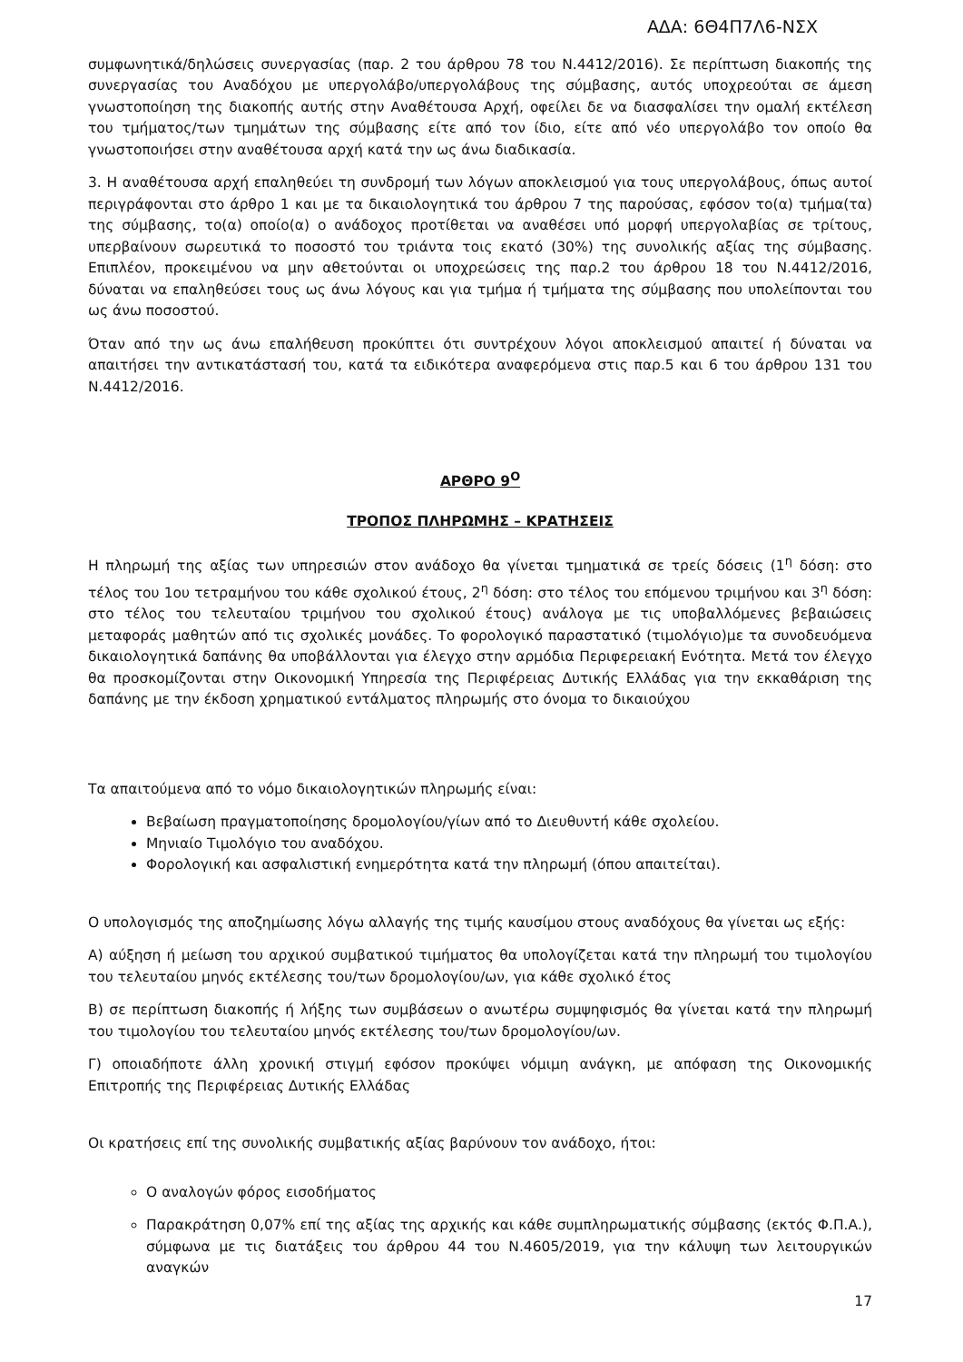ΑΔΑ: 6Θ4Π7Λ6-ΝΣΧ
συμφωνητικά/δηλώσεις συνεργασίας (παρ. 2 του άρθρου 78 του Ν.4412/2016). Σε περίπτωση διακοπής της συνεργασίας του Αναδόχου με υπεργολάβο/υπεργολάβους της σύμβασης, αυτός υποχρεούται σε άμεση γνωστοποίηση της διακοπής αυτής στην Αναθέτουσα Αρχή, οφείλει δε να διασφαλίσει την ομαλή εκτέλεση του τμήματος/των τμημάτων της σύμβασης είτε από τον ίδιο, είτε από νέο υπεργολάβο τον οποίο θα γνωστοποιήσει στην αναθέτουσα αρχή κατά την ως άνω διαδικασία.
3. Η αναθέτουσα αρχή επαληθεύει τη συνδρομή των λόγων αποκλεισμού για τους υπεργολάβους, όπως αυτοί περιγράφονται στο άρθρο 1 και με τα δικαιολογητικά του άρθρου 7 της παρούσας, εφόσον το(α) τμήμα(τα) της σύμβασης, το(α) οποίο(α) ο ανάδοχος προτίθεται να αναθέσει υπό μορφή υπεργολαβίας σε τρίτους, υπερβαίνουν σωρευτικά το ποσοστό του τριάντα τοις εκατό (30%) της συνολικής αξίας της σύμβασης. Επιπλέον, προκειμένου να μην αθετούνται οι υποχρεώσεις της παρ.2 του άρθρου 18 του Ν.4412/2016, δύναται να επαληθεύσει τους ως άνω λόγους και για τμήμα ή τμήματα της σύμβασης που υπολείπονται του ως άνω ποσοστού.
Όταν από την ως άνω επαλήθευση προκύπτει ότι συντρέχουν λόγοι αποκλεισμού απαιτεί ή δύναται να απαιτήσει την αντικατάστασή του, κατά τα ειδικότερα αναφερόμενα στις παρ.5 και 6 του άρθρου 131 του Ν.4412/2016.
ΑΡΘΡΟ 9<sup>Ο</sup>
ΤΡΟΠΟΣ ΠΛΗΡΩΜΗΣ – ΚΡΑΤΗΣΕΙΣ
Η πληρωμή της αξίας των υπηρεσιών στον ανάδοχο θα γίνεται τμηματικά σε τρείς δόσεις (1<sup>η</sup> δόση: στο τέλος του 1ου τετραμήνου του κάθε σχολικού έτους, 2<sup>η</sup> δόση: στο τέλος του επόμενου τριμήνου και 3<sup>η</sup> δόση: στο τέλος του τελευταίου τριμήνου του σχολικού έτους) ανάλογα με τις υποβαλλόμενες βεβαιώσεις μεταφοράς μαθητών από τις σχολικές μονάδες. Το φορολογικό παραστατικό (τιμολόγιο)με τα συνοδευόμενα δικαιολογητικά δαπάνης θα υποβάλλονται για έλεγχο στην αρμόδια Περιφερειακή Ενότητα. Μετά τον έλεγχο θα προσκομίζονται στην Οικονομική Υπηρεσία της Περιφέρειας Δυτικής Ελλάδας για την εκκαθάριση της δαπάνης με την έκδοση χρηματικού εντάλματος πληρωμής στο όνομα το δικαιούχου
Τα απαιτούμενα από το νόμο δικαιολογητικών πληρωμής είναι:
Βεβαίωση πραγματοποίησης δρομολογίου/γίων από το Διευθυντή κάθε σχολείου.
Μηνιαίο Τιμολόγιο του αναδόχου.
Φορολογική και ασφαλιστική ενημερότητα κατά την πληρωμή (όπου απαιτείται).
Ο υπολογισμός της αποζημίωσης λόγω αλλαγής της τιμής καυσίμου στους αναδόχους θα γίνεται ως εξής:
Α) αύξηση ή μείωση του αρχικού συμβατικού τιμήματος θα υπολογίζεται κατά την πληρωμή του τιμολογίου του τελευταίου μηνός εκτέλεσης του/των δρομολογίου/ων, για κάθε σχολικό έτος
Β) σε περίπτωση διακοπής ή λήξης των συμβάσεων ο ανωτέρω συμψηφισμός θα γίνεται κατά την πληρωμή του τιμολογίου του τελευταίου μηνός εκτέλεσης του/των δρομολογίου/ων.
Γ) οποιαδήποτε άλλη χρονική στιγμή εφόσον προκύψει νόμιμη ανάγκη, με απόφαση της Οικονομικής Επιτροπής της Περιφέρειας Δυτικής Ελλάδας
Οι κρατήσεις επί της συνολικής συμβατικής αξίας βαρύνουν τον ανάδοχο, ήτοι:
Ο αναλογών φόρος εισοδήματος
Παρακράτηση 0,07% επί της αξίας της αρχικής και κάθε συμπληρωματικής σύμβασης (εκτός Φ.Π.Α.), σύμφωνα με τις διατάξεις του άρθρου 44 του Ν.4605/2019, για την κάλυψη των λειτουργικών αναγκών
17